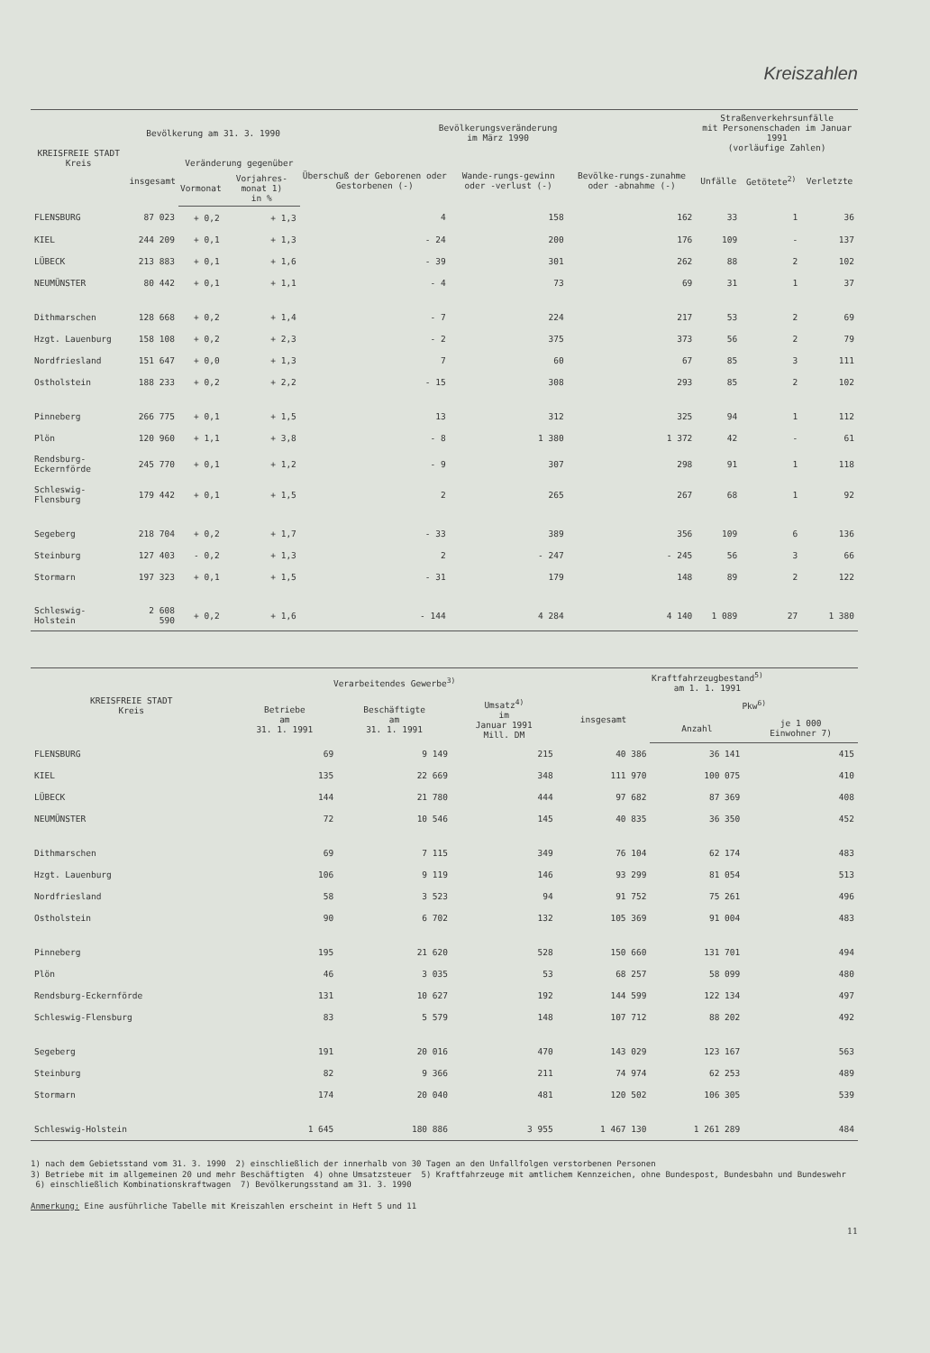Kreiszahlen
| KREISFREIE STADT Kreis | Bevölkerung am 31. 3. 1990 | | | Bevölkerungsveränderung im März 1990 | | | Straßenverkehrsunfälle mit Personenschaden im Januar 1991 (vorläufige Zahlen) | | |
| --- | --- | --- | --- | --- | --- | --- | --- | --- | --- |
| | insgesamt | Veränderung gegenüber | | Überschuß der Geborenen oder Gestorbenen (-) | Wande-rungs-gewinn oder -verlust (-) | Bevölke-rungs-zunahme oder -abnahme (-) | Unfälle | Getötete<sup>2)</sup> | Verletzte |
| | | Vormonat | Vorjahres-monat 1) in % | | | | | | |
| FLENSBURG | 87 023 | + 0,2 | + 1,3 | 4 | 158 | 162 | 33 | 1 | 36 |
| KIEL | 244 209 | + 0,1 | + 1,3 | - 24 | 200 | 176 | 109 | - | 137 |
| LÜBECK | 213 883 | + 0,1 | + 1,6 | - 39 | 301 | 262 | 88 | 2 | 102 |
| NEUMÜNSTER | 80 442 | + 0,1 | + 1,1 | - 4 | 73 | 69 | 31 | 1 | 37 |
| Dithmarschen | 128 668 | + 0,2 | + 1,4 | - 7 | 224 | 217 | 53 | 2 | 69 |
| Hzgt. Lauenburg | 158 108 | + 0,2 | + 2,3 | - 2 | 375 | 373 | 56 | 2 | 79 |
| Nordfriesland | 151 647 | + 0,0 | + 1,3 | 7 | 60 | 67 | 85 | 3 | 111 |
| Ostholstein | 188 233 | + 0,2 | + 2,2 | - 15 | 308 | 293 | 85 | 2 | 102 |
| Pinneberg | 266 775 | + 0,1 | + 1,5 | 13 | 312 | 325 | 94 | 1 | 112 |
| Plön | 120 960 | + 1,1 | + 3,8 | - 8 | 1 380 | 1 372 | 42 | - | 61 |
| Rendsburg-Eckernförde | 245 770 | + 0,1 | + 1,2 | - 9 | 307 | 298 | 91 | 1 | 118 |
| Schleswig-Flensburg | 179 442 | + 0,1 | + 1,5 | 2 | 265 | 267 | 68 | 1 | 92 |
| Segeberg | 218 704 | + 0,2 | + 1,7 | - 33 | 389 | 356 | 109 | 6 | 136 |
| Steinburg | 127 403 | - 0,2 | + 1,3 | 2 | - 247 | - 245 | 56 | 3 | 66 |
| Stormarn | 197 323 | + 0,1 | + 1,5 | - 31 | 179 | 148 | 89 | 2 | 122 |
| Schleswig-Holstein | 2 608 590 | + 0,2 | + 1,6 | - 144 | 4 284 | 4 140 | 1 089 | 27 | 1 380 |
| KREISFREIE STADT Kreis | Verarbeitendes Gewerbe<sup>3)</sup> | | | Kraftfahrzeugbestand<sup>5)</sup> am 1. 1. 1991 | | |
| --- | --- | --- | --- | --- | --- | --- |
| | Betriebe am 31. 1. 1991 | Beschäftigte am 31. 1. 1991 | Umsatz<sup>4)</sup> im Januar 1991 Mill. DM | insgesamt | Pkw<sup>6)</sup> | |
| | | | | | Anzahl | je 1 000 Einwohner 7) |
| FLENSBURG | 69 | 9 149 | 215 | 40 386 | 36 141 | 415 |
| KIEL | 135 | 22 669 | 348 | 111 970 | 100 075 | 410 |
| LÜBECK | 144 | 21 780 | 444 | 97 682 | 87 369 | 408 |
| NEUMÜNSTER | 72 | 10 546 | 145 | 40 835 | 36 350 | 452 |
| Dithmarschen | 69 | 7 115 | 349 | 76 104 | 62 174 | 483 |
| Hzgt. Lauenburg | 106 | 9 119 | 146 | 93 299 | 81 054 | 513 |
| Nordfriesland | 58 | 3 523 | 94 | 91 752 | 75 261 | 496 |
| Ostholstein | 90 | 6 702 | 132 | 105 369 | 91 004 | 483 |
| Pinneberg | 195 | 21 620 | 528 | 150 660 | 131 701 | 494 |
| Plön | 46 | 3 035 | 53 | 68 257 | 58 099 | 480 |
| Rendsburg-Eckernförde | 131 | 10 627 | 192 | 144 599 | 122 134 | 497 |
| Schleswig-Flensburg | 83 | 5 579 | 148 | 107 712 | 88 202 | 492 |
| Segeberg | 191 | 20 016 | 470 | 143 029 | 123 167 | 563 |
| Steinburg | 82 | 9 366 | 211 | 74 974 | 62 253 | 489 |
| Stormarn | 174 | 20 040 | 481 | 120 502 | 106 305 | 539 |
| Schleswig-Holstein | 1 645 | 180 886 | 3 955 | 1 467 130 | 1 261 289 | 484 |
1) nach dem Gebietsstand vom 31. 3. 1990 2) einschließlich der innerhalb von 30 Tagen an den Unfallfolgen verstorbenen Personen
3) Betriebe mit im allgemeinen 20 und mehr Beschäftigten 4) ohne Umsatzsteuer 5) Kraftfahrzeuge mit amtlichem Kennzeichen, ohne Bundespost, Bundesbahn und Bundeswehr 6) einschließlich Kombinationskraftwagen 7) Bevölkerungsstand am 31. 3. 1990
Anmerkung: Eine ausführliche Tabelle mit Kreiszahlen erscheint in Heft 5 und 11
11